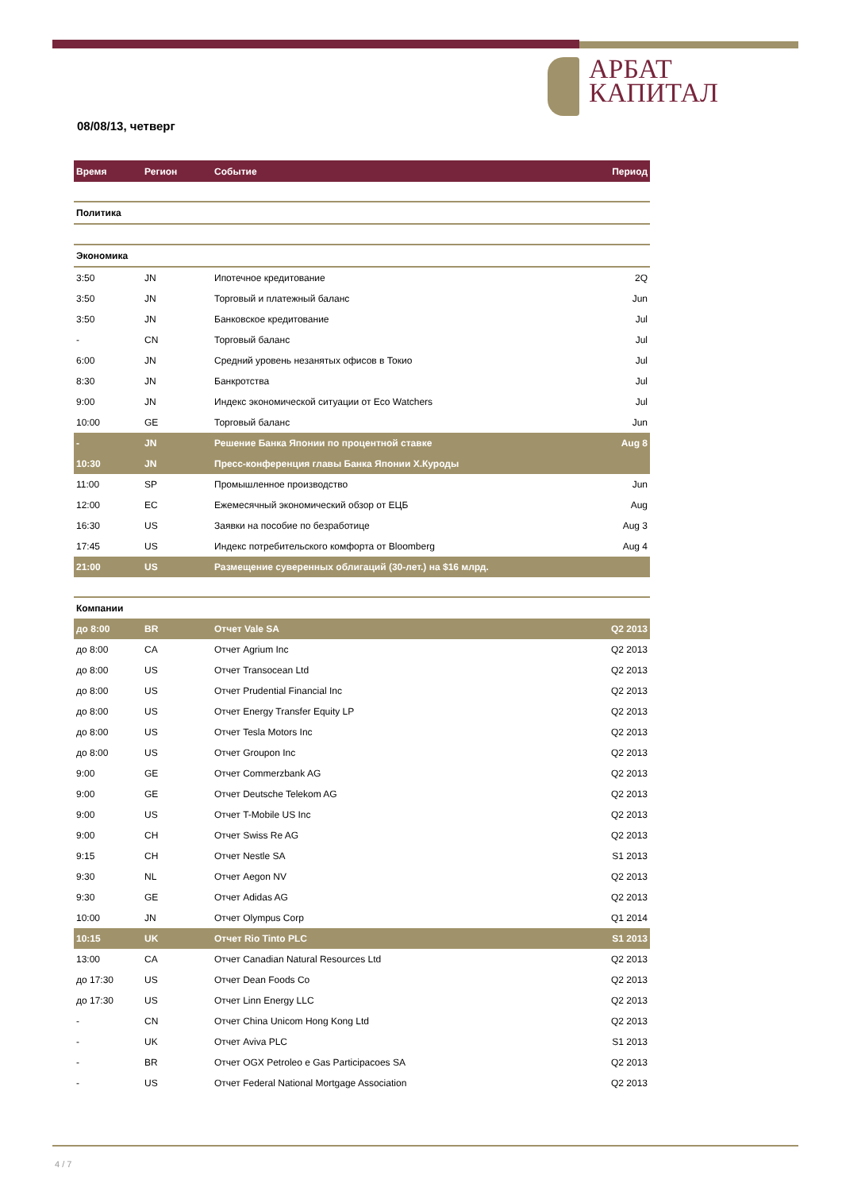АРБАТ
КАПИТАЛ
08/08/13, четверг
| Время | Регион | Событие | Период |
| --- | --- | --- | --- |
| Политика | | | |
| Экономика | | | |
| 3:50 | JN | Ипотечное кредитование | 2Q |
| 3:50 | JN | Торговый и платежный баланс | Jun |
| 3:50 | JN | Банковское кредитование | Jul |
| - | CN | Торговый баланс | Jul |
| 6:00 | JN | Средний уровень незанятых офисов в Токио | Jul |
| 8:30 | JN | Банкротства | Jul |
| 9:00 | JN | Индекс экономической ситуации от Eco Watchers | Jul |
| 10:00 | GE | Торговый баланс | Jun |
| - | JN | Решение Банка Японии по процентной ставке | Aug 8 |
| 10:30 | JN | Пресс-конференция главы Банка Японии Х.Куроды | |
| 11:00 | SP | Промышленное производство | Jun |
| 12:00 | EC | Ежемесячный экономический обзор от ЕЦБ | Aug |
| 16:30 | US | Заявки на пособие по безработице | Aug 3 |
| 17:45 | US | Индекс потребительского комфорта от Bloomberg | Aug 4 |
| 21:00 | US | Размещение суверенных облигаций (30-лет.) на $16 млрд. | |
| Компании | | | |
| до 8:00 | BR | Отчет Vale SA | Q2 2013 |
| до 8:00 | CA | Отчет Agrium Inc | Q2 2013 |
| до 8:00 | US | Отчет Transocean Ltd | Q2 2013 |
| до 8:00 | US | Отчет Prudential Financial Inc | Q2 2013 |
| до 8:00 | US | Отчет Energy Transfer Equity LP | Q2 2013 |
| до 8:00 | US | Отчет Tesla Motors Inc | Q2 2013 |
| до 8:00 | US | Отчет Groupon Inc | Q2 2013 |
| 9:00 | GE | Отчет Commerzbank AG | Q2 2013 |
| 9:00 | GE | Отчет Deutsche Telekom AG | Q2 2013 |
| 9:00 | US | Отчет T-Mobile US Inc | Q2 2013 |
| 9:00 | CH | Отчет Swiss Re AG | Q2 2013 |
| 9:15 | CH | Отчет Nestle SA | S1 2013 |
| 9:30 | NL | Отчет Aegon NV | Q2 2013 |
| 9:30 | GE | Отчет Adidas AG | Q2 2013 |
| 10:00 | JN | Отчет Olympus Corp | Q1 2014 |
| 10:15 | UK | Отчет Rio Tinto PLC | S1 2013 |
| 13:00 | CA | Отчет Canadian Natural Resources Ltd | Q2 2013 |
| до 17:30 | US | Отчет Dean Foods Co | Q2 2013 |
| до 17:30 | US | Отчет Linn Energy LLC | Q2 2013 |
| - | CN | Отчет China Unicom Hong Kong Ltd | Q2 2013 |
| - | UK | Отчет Aviva PLC | S1 2013 |
| - | BR | Отчет OGX Petroleo e Gas Participacoes SA | Q2 2013 |
| - | US | Отчет Federal National Mortgage Association | Q2 2013 |
4 / 7